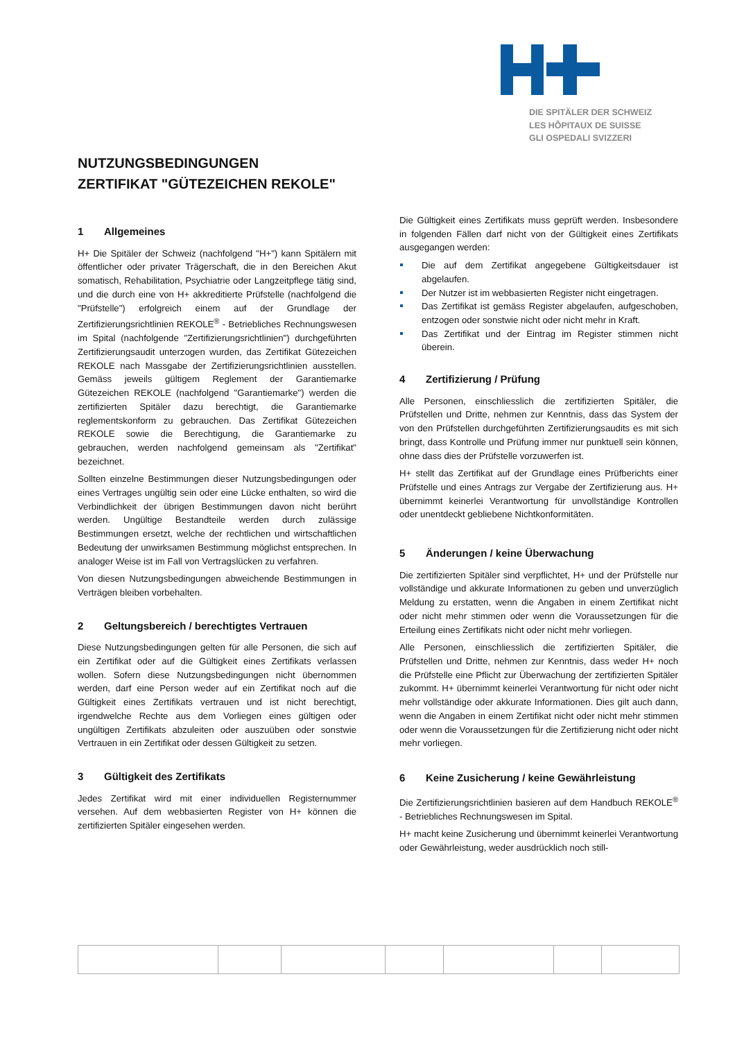DIE SPITÄLER DER SCHWEIZ
LES HÔPITAUX DE SUISSE
GLI OSPEDALI SVIZZERI
NUTZUNGSBEDINGUNGEN
ZERTIFIKAT "GÜTEZEICHEN REKOLE"
1 Allgemeines
H+ Die Spitäler der Schweiz (nachfolgend "H+") kann Spitälern mit öffentlicher oder privater Trägerschaft, die in den Bereichen Akut somatisch, Rehabilitation, Psychiatrie oder Langzeitpflege tätig sind, und die durch eine von H+ akkreditierte Prüfstelle (nachfolgend die "Prüfstelle") erfolgreich einem auf der Grundlage der Zertifizierungsrichtlinien REKOLE<sup>®</sup> - Betriebliches Rechnungswesen im Spital (nachfolgende "Zertifizierungsrichtlinien") durchgeführten Zertifizierungsaudit unterzogen wurden, das Zertifikat Gütezeichen REKOLE nach Massgabe der Zertifizierungsrichtlinien ausstellen. Gemäss jeweils gültigem Reglement der Garantiemarke Gütezeichen REKOLE (nachfolgend "Garantiemarke") werden die zertifizierten Spitäler dazu berechtigt, die Garantiemarke reglementskonform zu gebrauchen. Das Zertifikat Gütezeichen REKOLE sowie die Berechtigung, die Garantiemarke zu gebrauchen, werden nachfolgend gemeinsam als "Zertifikat" bezeichnet.
Sollten einzelne Bestimmungen dieser Nutzungsbedingungen oder eines Vertrages ungültig sein oder eine Lücke enthalten, so wird die Verbindlichkeit der übrigen Bestimmungen davon nicht berührt werden. Ungültige Bestandteile werden durch zulässige Bestimmungen ersetzt, welche der rechtlichen und wirtschaftlichen Bedeutung der unwirksamen Bestimmung möglichst entsprechen. In analoger Weise ist im Fall von Vertragslücken zu verfahren.
Von diesen Nutzungsbedingungen abweichende Bestimmungen in Verträgen bleiben vorbehalten.
2 Geltungsbereich / berechtigtes Vertrauen
Diese Nutzungsbedingungen gelten für alle Personen, die sich auf ein Zertifikat oder auf die Gültigkeit eines Zertifikats verlassen wollen. Sofern diese Nutzungsbedingungen nicht übernommen werden, darf eine Person weder auf ein Zertifikat noch auf die Gültigkeit eines Zertifikats vertrauen und ist nicht berechtigt, irgendwelche Rechte aus dem Vorliegen eines gültigen oder ungültigen Zertifikats abzuleiten oder auszuüben oder sonstwie Vertrauen in ein Zertifikat oder dessen Gültigkeit zu setzen.
3 Gültigkeit des Zertifikats
Jedes Zertifikat wird mit einer individuellen Registernummer versehen. Auf dem webbasierten Register von H+ können die zertifizierten Spitäler eingesehen werden.
Die Gültigkeit eines Zertifikats muss geprüft werden. Insbesondere in folgenden Fällen darf nicht von der Gültigkeit eines Zertifikats ausgegangen werden:
Die auf dem Zertifikat angegebene Gültigkeitsdauer ist abgelaufen.
Der Nutzer ist im webbasierten Register nicht eingetragen.
Das Zertifikat ist gemäss Register abgelaufen, aufgeschoben, entzogen oder sonstwie nicht oder nicht mehr in Kraft.
Das Zertifikat und der Eintrag im Register stimmen nicht überein.
4 Zertifizierung / Prüfung
Alle Personen, einschliesslich die zertifizierten Spitäler, die Prüfstellen und Dritte, nehmen zur Kenntnis, dass das System der von den Prüfstellen durchgeführten Zertifizierungsaudits es mit sich bringt, dass Kontrolle und Prüfung immer nur punktuell sein können, ohne dass dies der Prüfstelle vorzuwerfen ist.
H+ stellt das Zertifikat auf der Grundlage eines Prüfberichts einer Prüfstelle und eines Antrags zur Vergabe der Zertifizierung aus. H+ übernimmt keinerlei Verantwortung für unvollständige Kontrollen oder unentdeckt gebliebene Nichtkonformitäten.
5 Änderungen / keine Überwachung
Die zertifizierten Spitäler sind verpflichtet, H+ und der Prüfstelle nur vollständige und akkurate Informationen zu geben und unverzüglich Meldung zu erstatten, wenn die Angaben in einem Zertifikat nicht oder nicht mehr stimmen oder wenn die Voraussetzungen für die Erteilung eines Zertifikats nicht oder nicht mehr vorliegen.
Alle Personen, einschliesslich die zertifizierten Spitäler, die Prüfstellen und Dritte, nehmen zur Kenntnis, dass weder H+ noch die Prüfstelle eine Pflicht zur Überwachung der zertifizierten Spitäler zukommt. H+ übernimmt keinerlei Verantwortung für nicht oder nicht mehr vollständige oder akkurate Informationen. Dies gilt auch dann, wenn die Angaben in einem Zertifikat nicht oder nicht mehr stimmen oder wenn die Voraussetzungen für die Zertifizierung nicht oder nicht mehr vorliegen.
6 Keine Zusicherung / keine Gewährleistung
Die Zertifizierungsrichtlinien basieren auf dem Handbuch REKOLE<sup>®</sup> - Betriebliches Rechnungswesen im Spital.
H+ macht keine Zusicherung und übernimmt keinerlei Verantwortung oder Gewährleistung, weder ausdrücklich noch still-